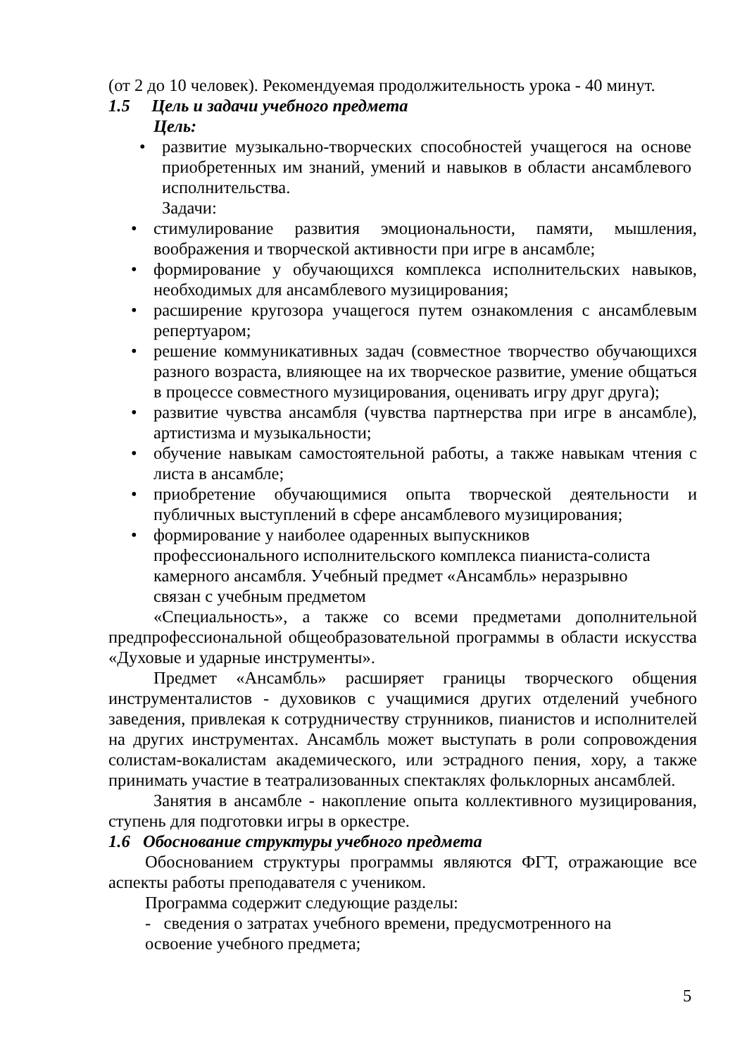(от 2 до 10 человек). Рекомендуемая продолжительность урока - 40 минут.
1.5 Цель и задачи учебного предмета
Цель:
• развитие музыкально-творческих способностей учащегося на основе приобретенных им знаний, умений и навыков в области ансамблевого исполнительства.
Задачи:
• стимулирование развития эмоциональности, памяти, мышления, воображения и творческой активности при игре в ансамбле;
• формирование у обучающихся комплекса исполнительских навыков, необходимых для ансамблевого музицирования;
• расширение кругозора учащегося путем ознакомления с ансамблевым репертуаром;
• решение коммуникативных задач (совместное творчество обучающихся разного возраста, влияющее на их творческое развитие, умение общаться в процессе совместного музицирования, оценивать игру друг друга);
• развитие чувства ансамбля (чувства партнерства при игре в ансамбле), артистизма и музыкальности;
• обучение навыкам самостоятельной работы, а также навыкам чтения с листа в ансамбле;
• приобретение обучающимися опыта творческой деятельности и публичных выступлений в сфере ансамблевого музицирования;
• формирование у наиболее одаренных выпускников
профессионального исполнительского комплекса пианиста-солиста камерного ансамбля. Учебный предмет «Ансамбль» неразрывно
связан с учебным предметом
«Специальность», а также со всеми предметами дополнительной предпрофессиональной общеобразовательной программы в области искусства «Духовые и ударные инструменты».
Предмет «Ансамбль» расширяет границы творческого общения инструменталистов - духовиков с учащимися других отделений учебного заведения, привлекая к сотрудничеству струнников, пианистов и исполнителей на других инструментах. Ансамбль может выступать в роли сопровождения солистам-вокалистам академического, или эстрадного пения, хору, а также принимать участие в театрализованных спектаклях фольклорных ансамблей.
Занятия в ансамбле - накопление опыта коллективного музицирования, ступень для подготовки игры в оркестре.
1.6 Обоснование структуры учебного предмета
Обоснованием структуры программы являются ФГТ, отражающие все аспекты работы преподавателя с учеником.
Программа содержит следующие разделы:
- сведения о затратах учебного времени, предусмотренного на
освоение учебного предмета;
5